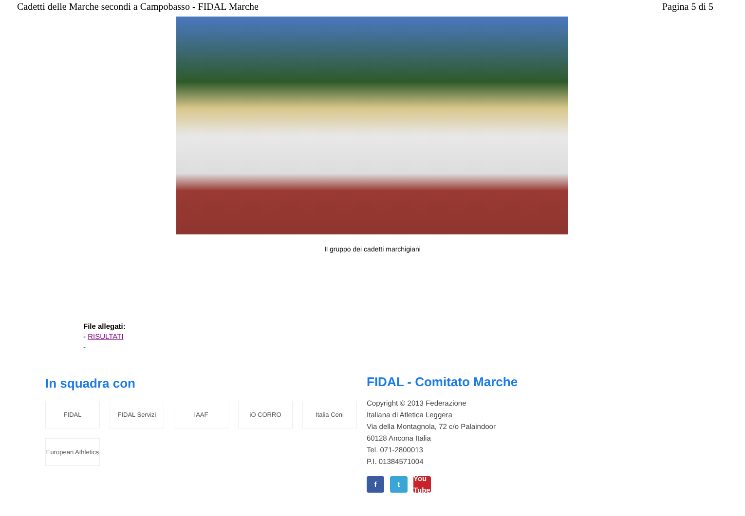Cadetti delle Marche secondi a Campobasso - FIDAL Marche Pagina 5 di 5
Il gruppo dei cadetti marchigiani
File allegati:
- RISULTATI
-
In squadra con
FIDAL FIDAL Servizi IAAF iO CORRO Italia Coni European Athletics
FIDAL - Comitato Marche
Copyright © 2013 Federazione
Italiana di Atletica Leggera
Via della Montagnola, 72 c/o Palaindoor
60128 Ancona Italia
Tel. 071-2800013
P.I. 01384571004
f t You Tube